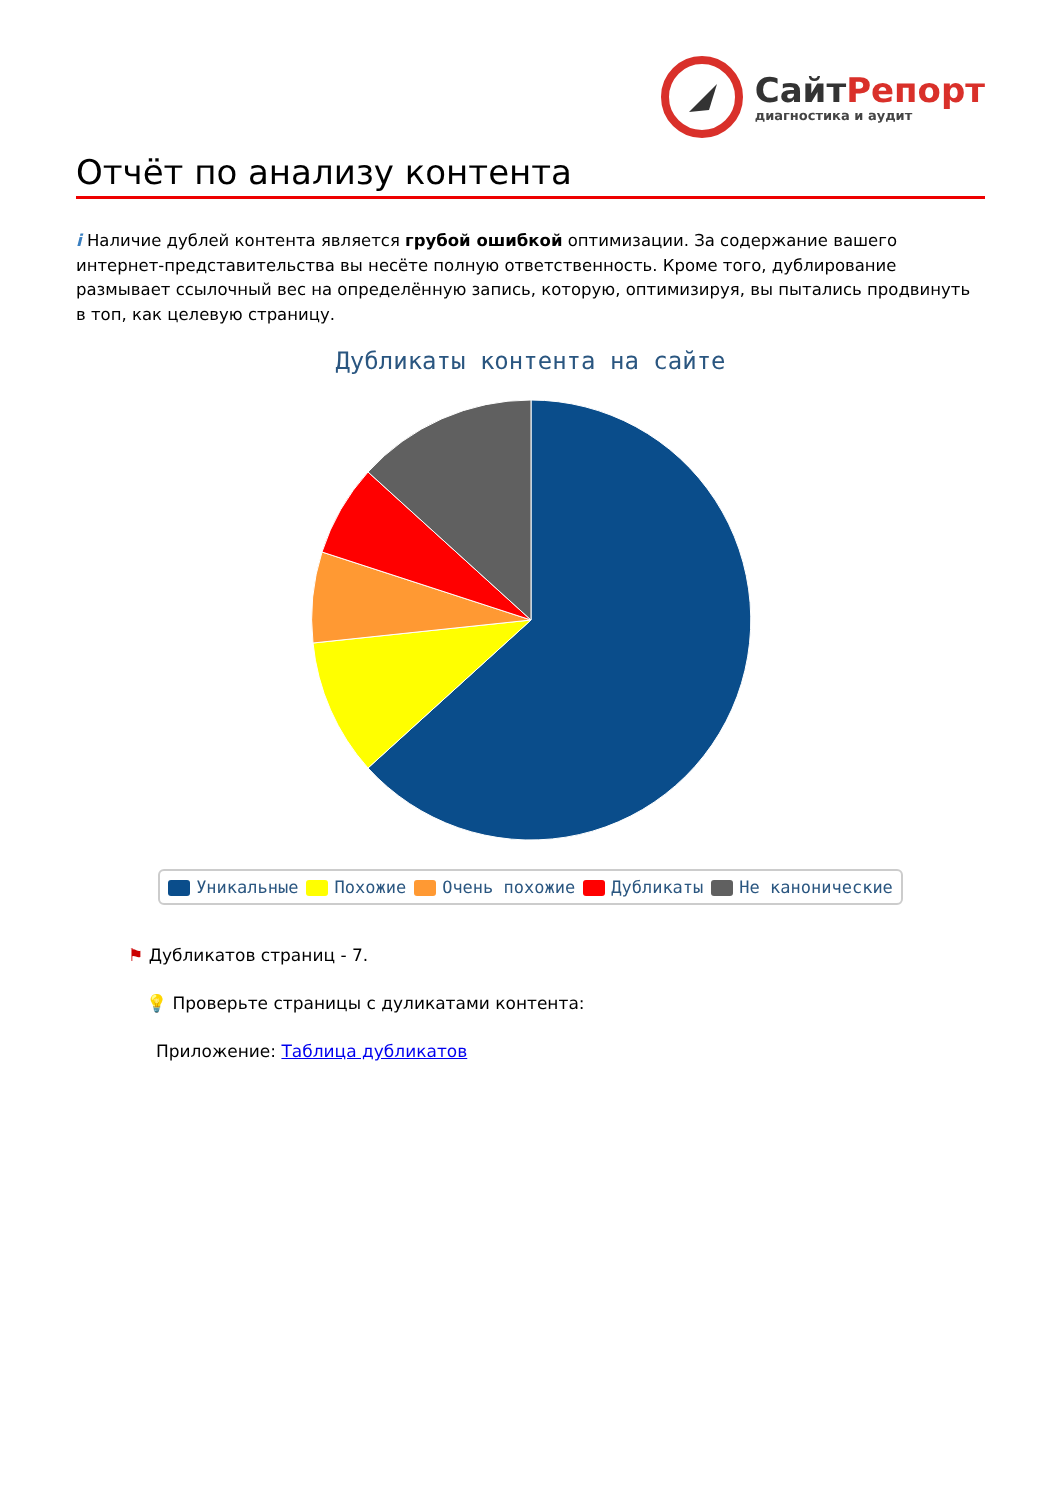Сайт Репорт
диагностика и аудит
Отчёт по анализу контента
i Наличие дублей контента является грубой ошибкой оптимизации. За содержание вашего интернет-представительства вы несёте полную ответственность. Кроме того, дублирование размывает ссылочный вес на определённую запись, которую, оптимизируя, вы пытались продвинуть в топ, как целевую страницу.
Дубликаты контента на сайте
Уникальные Похожие Очень похожие Дубликаты Не канонические
⚑ Дубликатов страниц - 7.
💡 Проверьте страницы с дуликатами контента:
Приложение: Таблица дубликатов